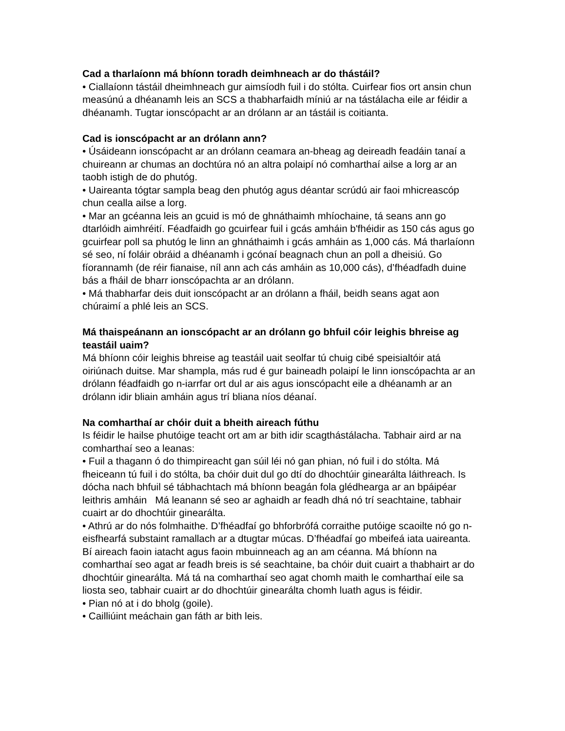Cad a tharlaíonn má bhíonn toradh deimhneach ar do thástáil?
• Ciallaíonn tástáil dheimhneach gur aimsíodh fuil i do stólta. Cuirfear fios ort ansin chun measúnú a dhéanamh leis an SCS a thabharfaidh míniú ar na tástálacha eile ar féidir a dhéanamh. Tugtar ionscópacht ar an drólann ar an tástáil is coitianta.
Cad is ionscópacht ar an drólann ann?
• Úsáideann ionscópacht ar an drólann ceamara an-bheag ag deireadh feadáin tanaí a chuireann ar chumas an dochtúra nó an altra polaipí nó comharthaí ailse a lorg ar an taobh istigh de do phutóg.
• Uaireanta tógtar sampla beag den phutóg agus déantar scrúdú air faoi mhicreascóp chun cealla ailse a lorg.
• Mar an gcéanna leis an gcuid is mó de ghnáthaimh mhíochaine, tá seans ann go dtarlóidh aimhréití. Féadfaidh go gcuirfear fuil i gcás amháin b'fhéidir as 150 cás agus go gcuirfear poll sa phutóg le linn an ghnáthaimh i gcás amháin as 1,000 cás. Má tharlaíonn sé seo, ní foláir obráid a dhéanamh i gcónaí beagnach chun an poll a dheisiú. Go fíorannamh (de réir fianaise, níl ann ach cás amháin as 10,000 cás), d’fhéadfadh duine bás a fháil de bharr ionscópachta ar an drólann.
• Má thabharfar deis duit ionscópacht ar an drólann a fháil, beidh seans agat aon chúraimí a phlé leis an SCS.
Má thaispeánann an ionscópacht ar an drólann go bhfuil cóir leighis bhreise ag teastáil uaim?
Má bhíonn cóir leighis bhreise ag teastáil uait seolfar tú chuig cibé speisialtóir atá oiriúnach duitse. Mar shampla, más rud é gur baineadh polaipí le linn ionscópachta ar an drólann féadfaidh go n-iarrfar ort dul ar ais agus ionscópacht eile a dhéanamh ar an drólann idir bliain amháin agus trí bliana níos déanaí.
Na comharthaí ar chóir duit a bheith aireach fúthu
Is féidir le hailse phutóige teacht ort am ar bith idir scagthástálacha. Tabhair aird ar na comharthaí seo a leanas:
• Fuil a thagann ó do thimpireacht gan súil léi nó gan phian, nó fuil i do stólta. Má fheiceann tú fuil i do stólta, ba chóir duit dul go dtí do dhochtúir ginearálta láithreach. Is dócha nach bhfuil sé tábhachtach má bhíonn beagán fola glédhearga ar an bpáipéar leithris amháin Má leanann sé seo ar aghaidh ar feadh dhá nó trí seachtaine, tabhair cuairt ar do dhochtúir ginearálta.
• Athrú ar do nós folmhaithe. D’fhéadfaí go bhforbrófá corraithe putóige scaoilte nó go n-eisfhearfá substaint ramallach ar a dtugtar múcas. D’fhéadfaí go mbeifeá iata uaireanta. Bí aireach faoin iatacht agus faoin mbuinneach ag an am céanna. Má bhíonn na comharthaí seo agat ar feadh breis is sé seachtaine, ba chóir duit cuairt a thabhairt ar do dhochtúir ginearálta. Má tá na comharthaí seo agat chomh maith le comharthaí eile sa liosta seo, tabhair cuairt ar do dhochtúir ginearálta chomh luath agus is féidir.
• Pian nó at i do bholg (goile).
• Cailliúint meáchain gan fáth ar bith leis.